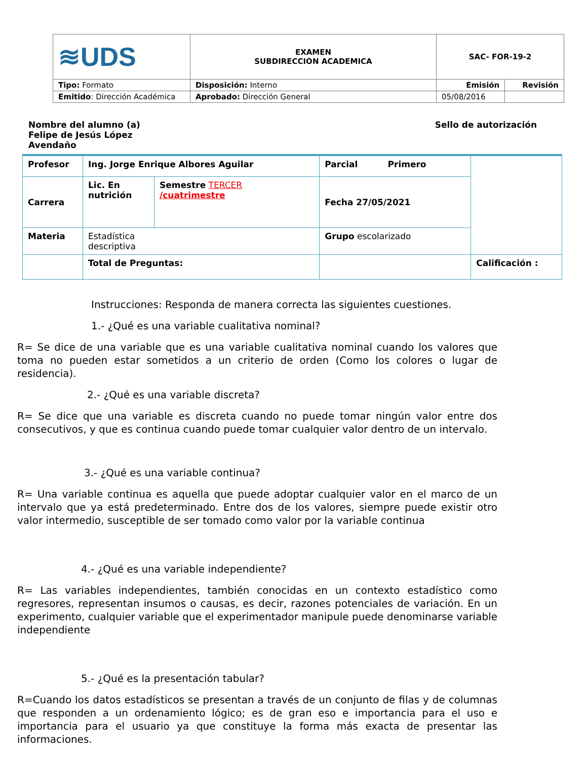| ≋UDS | EXAMEN SUBDIRECCION ACADEMICA | SAC- FOR-19-2 | |
| Tipo: Formato | Disposición: Interno | Emisión | Revisión |
| Emitido : Dirección Académica | Aprobado: Dirección General | 05/08/2016 | |
Nombre del alumno (a)
Felipe de Jesús López
Avendaño
Sello de autorización
| Profesor | Ing. Jorge Enrique Albores Aguilar | | Parcial Primero | |
| Carrera | Lic. En nutrición | Semestre TERCER /cuatrimestre | Fecha 27/05/2021 | |
| Materia | Estadística descriptiva | | Grupo escolarizado | |
| | Total de Preguntas: | | | Calificación : |
Instrucciones: Responda de manera correcta las siguientes cuestiones.
1.- ¿Qué es una variable cualitativa nominal?
R= Se dice de una variable que es una variable cualitativa nominal cuando los valores que toma no pueden estar sometidos a un criterio de orden (Como los colores o lugar de residencia).
2.- ¿Qué es una variable discreta?
R= Se dice que una variable es discreta cuando no puede tomar ningún valor entre dos consecutivos, y que es continua cuando puede tomar cualquier valor dentro de un intervalo.
3.- ¿Qué es una variable continua?
R= Una variable continua es aquella que puede adoptar cualquier valor en el marco de un intervalo que ya está predeterminado. Entre dos de los valores, siempre puede existir otro valor intermedio, susceptible de ser tomado como valor por la variable continua
4.- ¿Qué es una variable independiente?
R= Las variables independientes, también conocidas en un contexto estadístico como regresores, representan insumos o causas, es decir, razones potenciales de variación. En un experimento, cualquier variable que el experimentador manipule puede denominarse variable independiente
5.- ¿Qué es la presentación tabular?
R=Cuando los datos estadísticos se presentan a través de un conjunto de filas y de columnas que responden a un ordenamiento lógico; es de gran eso e importancia para el uso e importancia para el usuario ya que constituye la forma más exacta de presentar las informaciones.